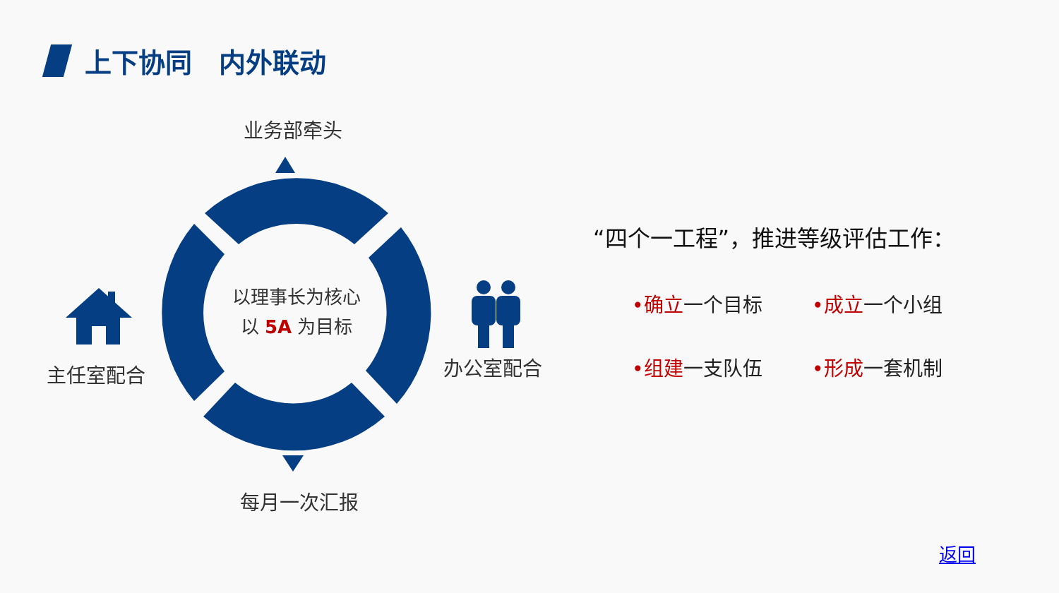上下协同　内外联动
业务部牵头
主任室配合 办公室配合
每月一次汇报
以理事长为核心
以 5A 为目标
“四个一工程”，推进等级评估工作：
•确立一个目标
•成立一个小组
•组建一支队伍
•形成一套机制
返回